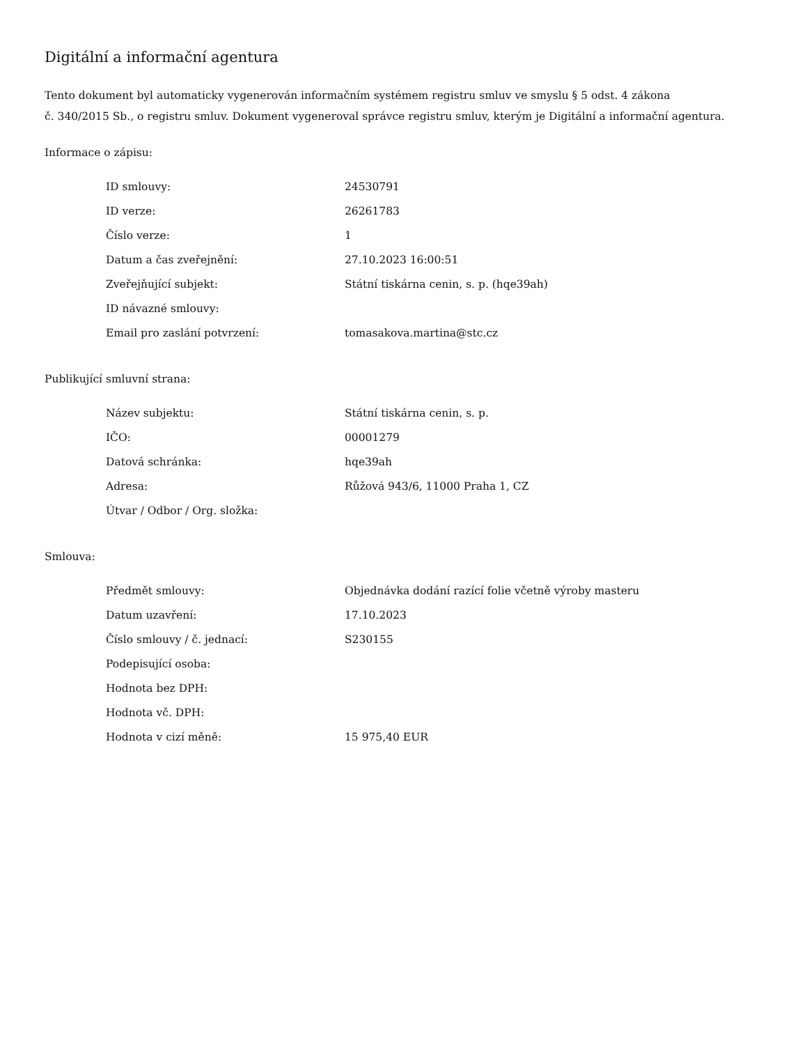Digitální a informační agentura
Tento dokument byl automaticky vygenerován informačním systémem registru smluv ve smyslu § 5 odst. 4 zákona
č. 340/2015 Sb., o registru smluv. Dokument vygeneroval správce registru smluv, kterým je Digitální a informační agentura.
Informace o zápisu:
| ID smlouvy: | 24530791 |
| ID verze: | 26261783 |
| Číslo verze: | 1 |
| Datum a čas zveřejnění: | 27.10.2023 16:00:51 |
| Zveřejňující subjekt: | Státní tiskárna cenin, s. p. (hqe39ah) |
| ID návazné smlouvy: | |
| Email pro zaslání potvrzení: | tomasakova.martina@stc.cz |
Publikující smluvní strana:
| Název subjektu: | Státní tiskárna cenin, s. p. |
| IČO: | 00001279 |
| Datová schránka: | hqe39ah |
| Adresa: | Růžová 943/6, 11000 Praha 1, CZ |
| Útvar / Odbor / Org. složka: | |
Smlouva:
| Předmět smlouvy: | Objednávka dodání razící folie včetně výroby masteru |
| Datum uzavření: | 17.10.2023 |
| Číslo smlouvy / č. jednací: | S230155 |
| Podepisující osoba: | |
| Hodnota bez DPH: | |
| Hodnota vč. DPH: | |
| Hodnota v cizí měně: | 15 975,40 EUR |